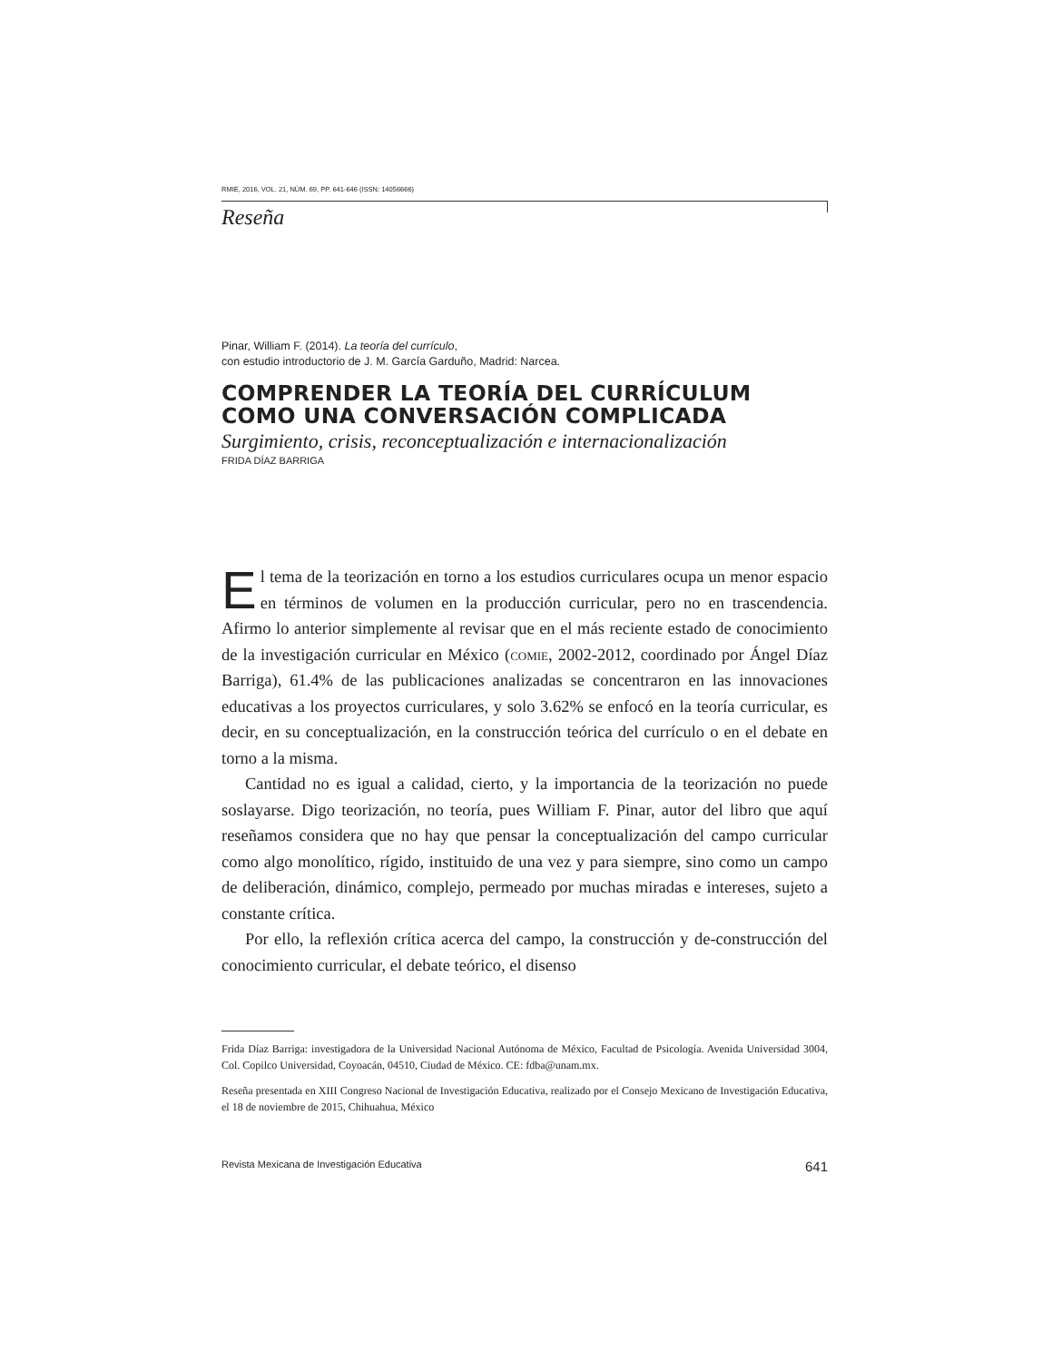RMIE, 2016, VOL. 21, NÚM. 69, PP. 641-646 (ISSN: 14056666)
Reseña
Pinar, William F. (2014). La teoría del currículo,
con estudio introductorio de J. M. García Garduño, Madrid: Narcea.
COMPRENDER LA TEORÍA DEL CURRÍCULUM COMO UNA CONVERSACIÓN COMPLICADA
Surgimiento, crisis, reconceptualización e internacionalización
FRIDA DÍAZ BARRIGA
El tema de la teorización en torno a los estudios curriculares ocupa un menor espacio en términos de volumen en la producción curricular, pero no en trascendencia. Afirmo lo anterior simplemente al revisar que en el más reciente estado de conocimiento de la investigación curricular en México (comie, 2002-2012, coordinado por Ángel Díaz Barriga), 61.4% de las publicaciones analizadas se concentraron en las innovaciones educativas a los proyectos curriculares, y solo 3.62% se enfocó en la teoría curricular, es decir, en su conceptualización, en la construcción teórica del currículo o en el debate en torno a la misma.
Cantidad no es igual a calidad, cierto, y la importancia de la teorización no puede soslayarse. Digo teorización, no teoría, pues William F. Pinar, autor del libro que aquí reseñamos considera que no hay que pensar la conceptualización del campo curricular como algo monolítico, rígido, instituido de una vez y para siempre, sino como un campo de deliberación, dinámico, complejo, permeado por muchas miradas e intereses, sujeto a constante crítica.
Por ello, la reflexión crítica acerca del campo, la construcción y de-construcción del conocimiento curricular, el debate teórico, el disenso
Frida Díaz Barriga: investigadora de la Universidad Nacional Autónoma de México, Facultad de Psicología. Avenida Universidad 3004, Col. Copilco Universidad, Coyoacán, 04510, Ciudad de México. CE: fdba@unam.mx.
Reseña presentada en XIII Congreso Nacional de Investigación Educativa, realizado por el Consejo Mexicano de Investigación Educativa, el 18 de noviembre de 2015, Chihuahua, México
Revista Mexicana de Investigación Educativa 641